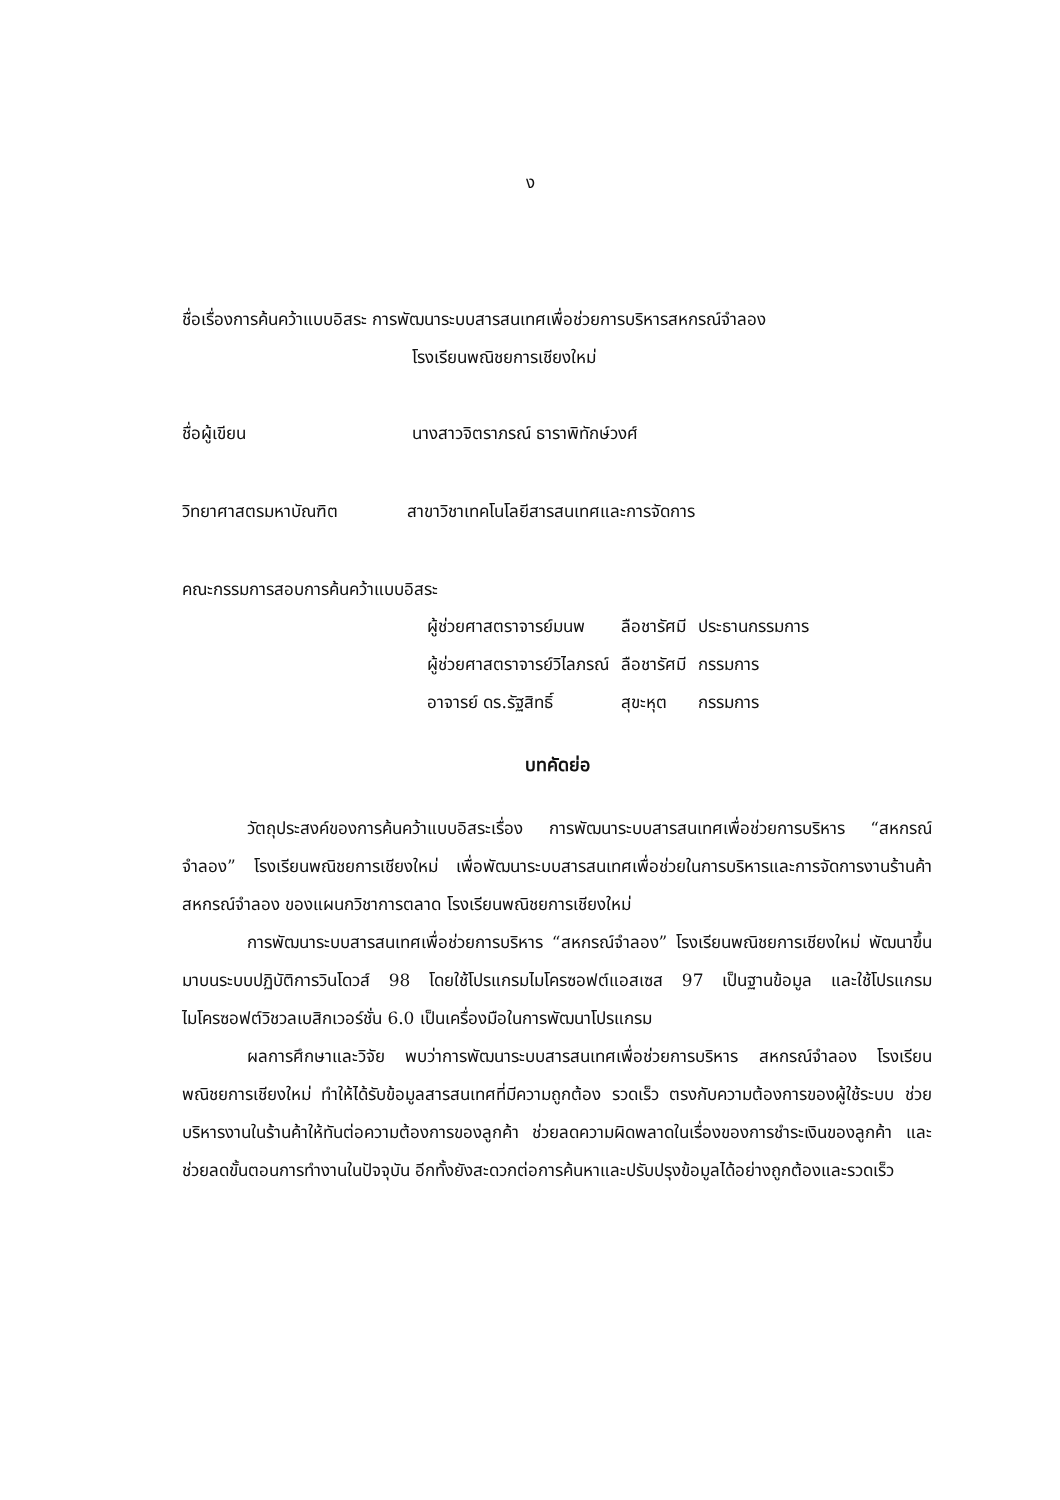ง
ชื่อเรื่องการค้นคว้าแบบอิสระ การพัฒนาระบบสารสนเทศเพื่อช่วยการบริหารสหกรณ์จำลอง
โรงเรียนพณิชยการเชียงใหม่
ชื่อผู้เขียน นางสาวจิตราภรณ์ ธาราพิทักษ์วงศ์
วิทยาศาสตรมหาบัณฑิต สาขาวิชาเทคโนโลยีสารสนเทศและการจัดการ
คณะกรรมการสอบการค้นคว้าแบบอิสระ
| ผู้ช่วยศาสตราจารย์มนพ | ลือชารัศมี | ประธานกรรมการ |
| ผู้ช่วยศาสตราจารย์วิไลภรณ์ | ลือชารัศมี | กรรมการ |
| อาจารย์ ดร.รัฐสิทธิ์ | สุขะหุต | กรรมการ |
บทคัดย่อ
วัตถุประสงค์ของการค้นคว้าแบบอิสระเรื่อง การพัฒนาระบบสารสนเทศเพื่อช่วยการบริหาร “สหกรณ์จำลอง” โรงเรียนพณิชยการเชียงใหม่ เพื่อพัฒนาระบบสารสนเทศเพื่อช่วยในการบริหารและการจัดการงานร้านค้าสหกรณ์จำลอง ของแผนกวิชาการตลาด โรงเรียนพณิชยการเชียงใหม่
การพัฒนาระบบสารสนเทศเพื่อช่วยการบริหาร “สหกรณ์จำลอง” โรงเรียนพณิชยการเชียงใหม่ พัฒนาขึ้นมาบนระบบปฏิบัติการวินโดวส์ 98 โดยใช้โปรแกรมไมโครซอฟต์แอสเซส 97 เป็นฐานข้อมูล และใช้โปรแกรมไมโครซอฟต์วิชวลเบสิกเวอร์ชั่น 6.0 เป็นเครื่องมือในการพัฒนาโปรแกรม
ผลการศึกษาและวิจัย พบว่าการพัฒนาระบบสารสนเทศเพื่อช่วยการบริหาร สหกรณ์จำลอง โรงเรียนพณิชยการเชียงใหม่ ทำให้ได้รับข้อมูลสารสนเทศที่มีความถูกต้อง รวดเร็ว ตรงกับความต้องการของผู้ใช้ระบบ ช่วยบริหารงานในร้านค้าให้ทันต่อความต้องการของลูกค้า ช่วยลดความผิดพลาดในเรื่องของการชำระเงินของลูกค้า และช่วยลดขั้นตอนการทำงานในปัจจุบัน อีกทั้งยังสะดวกต่อการค้นหาและปรับปรุงข้อมูลได้อย่างถูกต้องและรวดเร็ว